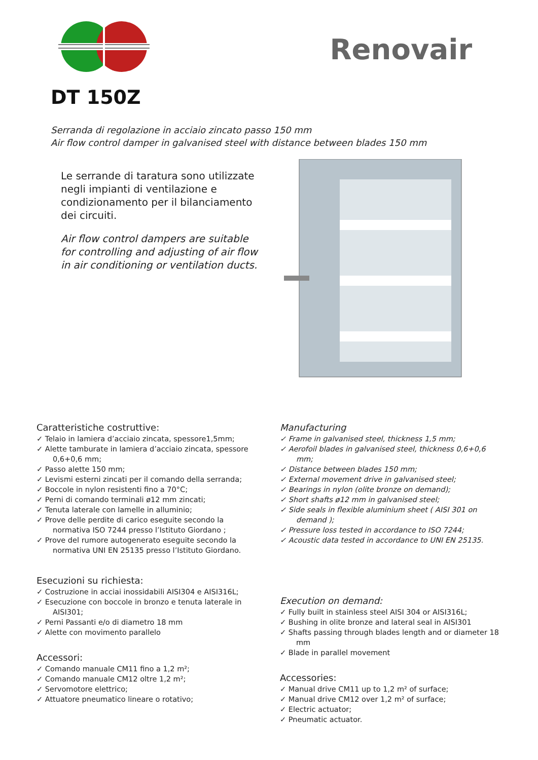Renovair
DT 150Z
Serranda di regolazione in acciaio zincato passo 150 mm
Air flow control damper in galvanised steel with distance between blades 150 mm
Le serrande di taratura sono utilizzate negli impianti di ventilazione e condizionamento per il bilanciamento dei circuiti.
Air flow control dampers are suitable for controlling and adjusting of air flow in air conditioning or ventilation ducts.
Caratteristiche costruttive:
✓ Telaio in lamiera d’acciaio zincata, spessore1,5mm;
✓ Alette tamburate in lamiera d’acciaio zincata, spessore 0,6+0,6 mm;
✓ Passo alette 150 mm;
✓ Levismi esterni zincati per il comando della serranda;
✓ Boccole in nylon resistenti fino a 70°C;
✓ Perni di comando terminali ø12 mm zincati;
✓ Tenuta laterale con lamelle in alluminio;
✓ Prove delle perdite di carico eseguite secondo la normativa ISO 7244 presso l’Istituto Giordano ;
✓ Prove del rumore autogenerato eseguite secondo la normativa UNI EN 25135 presso l’Istituto Giordano.
Esecuzioni su richiesta:
✓ Costruzione in acciai inossidabili AISI304 e AISI316L;
✓ Esecuzione con boccole in bronzo e tenuta laterale in AISI301;
✓ Perni Passanti e/o di diametro 18 mm
✓ Alette con movimento parallelo
Accessori:
✓ Comando manuale CM11 fino a 1,2 m²;
✓ Comando manuale CM12 oltre 1,2 m²;
✓ Servomotore elettrico;
✓ Attuatore pneumatico lineare o rotativo;
Manufacturing
✓ Frame in galvanised steel, thickness 1,5 mm;
✓ Aerofoil blades in galvanised steel, thickness 0,6+0,6 mm;
✓ Distance between blades 150 mm;
✓ External movement drive in galvanised steel;
✓ Bearings in nylon (olite bronze on demand);
✓ Short shafts ø12 mm in galvanised steel;
✓ Side seals in flexible aluminium sheet ( AISI 301 on demand );
✓ Pressure loss tested in accordance to ISO 7244;
✓ Acoustic data tested in accordance to UNI EN 25135.
Execution on demand:
✓ Fully built in stainless steel AISI 304 or AISI316L;
✓ Bushing in olite bronze and lateral seal in AISI301
✓ Shafts passing through blades length and or diameter 18 mm
✓ Blade in parallel movement
Accessories:
✓ Manual drive CM11 up to 1,2 m² of surface;
✓ Manual drive CM12 over 1,2 m² of surface;
✓ Electric actuator;
✓ Pneumatic actuator.